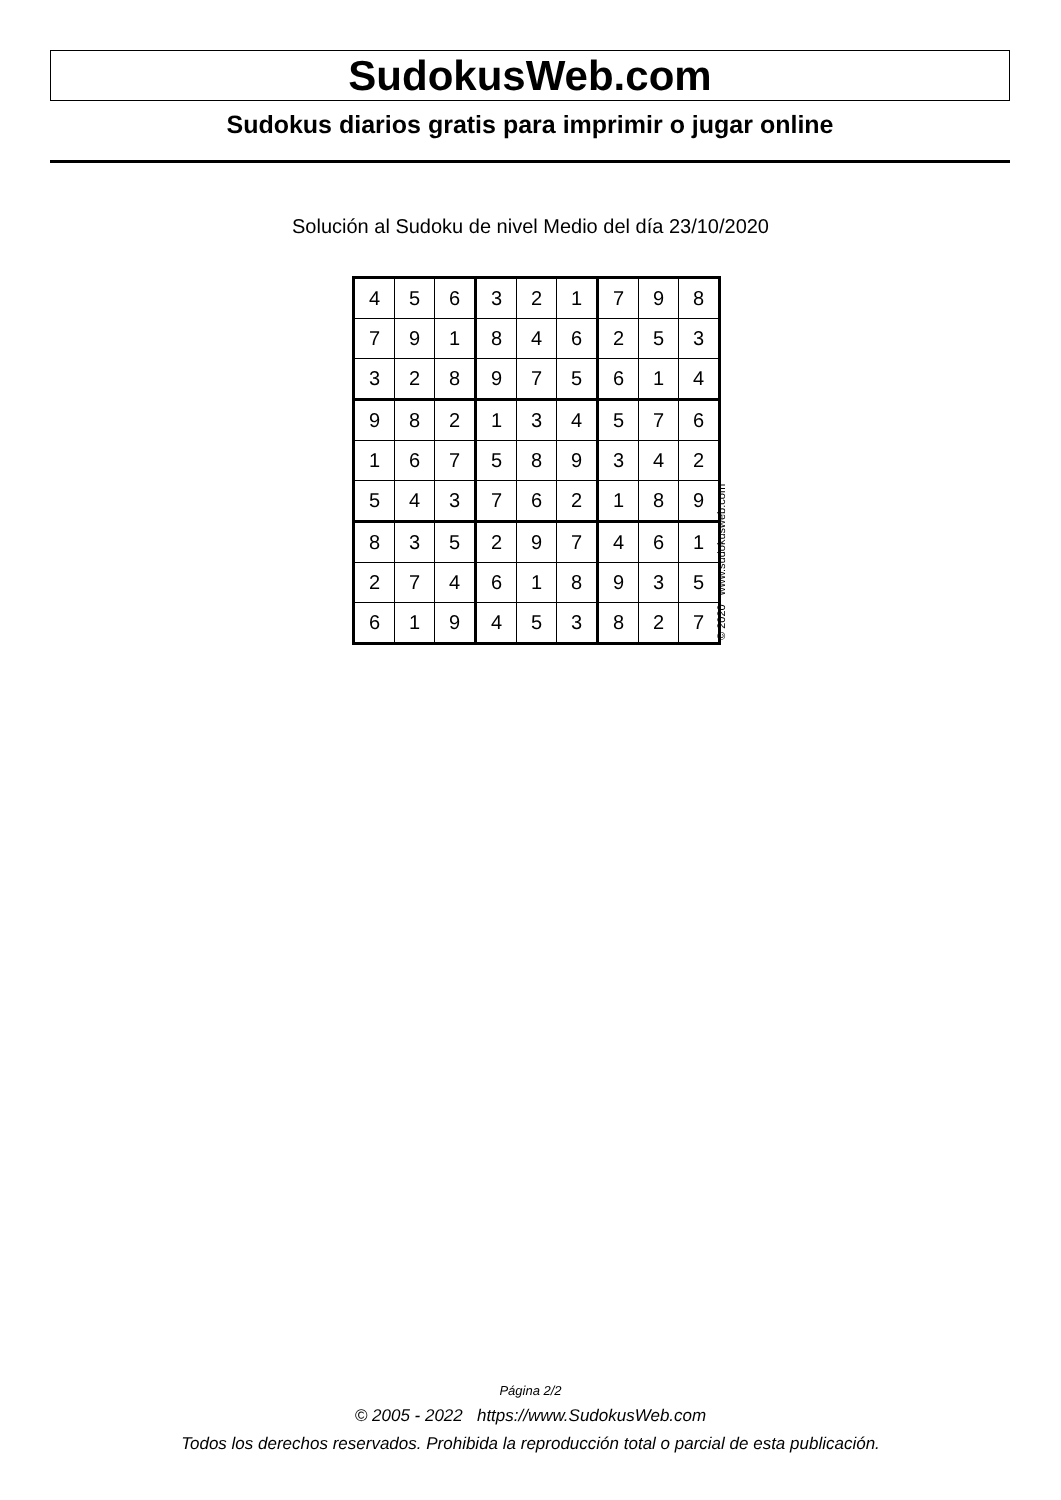SudokusWeb.com
Sudokus diarios gratis para imprimir o jugar online
Solución al Sudoku de nivel Medio del día 23/10/2020
| 4 | 5 | 6 | 3 | 2 | 1 | 7 | 9 | 8 |
| 7 | 9 | 1 | 8 | 4 | 6 | 2 | 5 | 3 |
| 3 | 2 | 8 | 9 | 7 | 5 | 6 | 1 | 4 |
| 9 | 8 | 2 | 1 | 3 | 4 | 5 | 7 | 6 |
| 1 | 6 | 7 | 5 | 8 | 9 | 3 | 4 | 2 |
| 5 | 4 | 3 | 7 | 6 | 2 | 1 | 8 | 9 |
| 8 | 3 | 5 | 2 | 9 | 7 | 4 | 6 | 1 |
| 2 | 7 | 4 | 6 | 1 | 8 | 9 | 3 | 5 |
| 6 | 1 | 9 | 4 | 5 | 3 | 8 | 2 | 7 |
© 2020 www.sudokusweb.com
Página 2/2
© 2005 - 2022 https://www.SudokusWeb.com
Todos los derechos reservados. Prohibida la reproducción total o parcial de esta publicación.